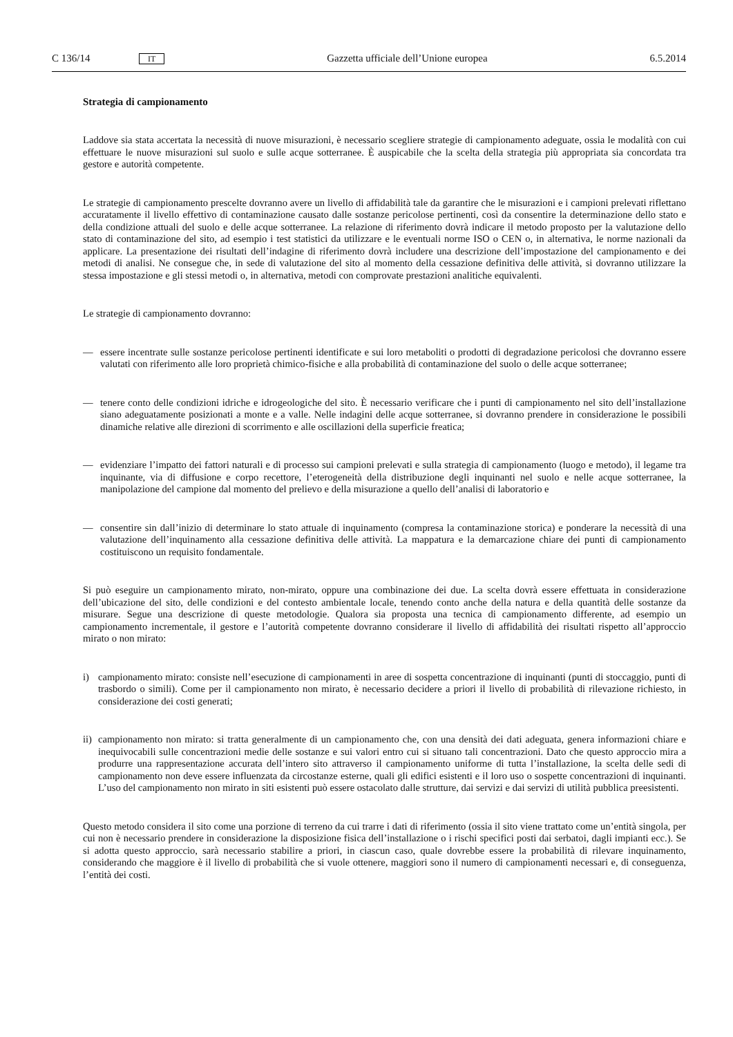C 136/14 IT Gazzetta ufficiale dell’Unione europea 6.5.2014
Strategia di campionamento
Laddove sia stata accertata la necessità di nuove misurazioni, è necessario scegliere strategie di campionamento adeguate, ossia le modalità con cui effettuare le nuove misurazioni sul suolo e sulle acque sotterranee. È auspicabile che la scelta della strategia più appropriata sia concordata tra gestore e autorità competente.
Le strategie di campionamento prescelte dovranno avere un livello di affidabilità tale da garantire che le misurazioni e i campioni prelevati riflettano accuratamente il livello effettivo di contaminazione causato dalle sostanze pericolose pertinenti, così da consentire la determinazione dello stato e della condizione attuali del suolo e delle acque sotterranee. La relazione di riferimento dovrà indicare il metodo proposto per la valutazione dello stato di contaminazione del sito, ad esempio i test statistici da utilizzare e le eventuali norme ISO o CEN o, in alternativa, le norme nazionali da applicare. La presentazione dei risultati dell’indagine di riferimento dovrà includere una descrizione dell’impostazione del campionamento e dei metodi di analisi. Ne consegue che, in sede di valutazione del sito al momento della cessazione definitiva delle attività, si dovranno utilizzare la stessa impostazione e gli stessi metodi o, in alternativa, metodi con comprovate prestazioni analitiche equivalenti.
Le strategie di campionamento dovranno:
— essere incentrate sulle sostanze pericolose pertinenti identificate e sui loro metaboliti o prodotti di degradazione pericolosi che dovranno essere valutati con riferimento alle loro proprietà chimico-fisiche e alla probabilità di contaminazione del suolo o delle acque sotterranee;
— tenere conto delle condizioni idriche e idrogeologiche del sito. È necessario verificare che i punti di campionamento nel sito dell’installazione siano adeguatamente posizionati a monte e a valle. Nelle indagini delle acque sotterranee, si dovranno prendere in considerazione le possibili dinamiche relative alle direzioni di scorrimento e alle oscillazioni della superficie freatica;
— evidenziare l’impatto dei fattori naturali e di processo sui campioni prelevati e sulla strategia di campionamento (luogo e metodo), il legame tra inquinante, via di diffusione e corpo recettore, l’eterogeneità della distribuzione degli inquinanti nel suolo e nelle acque sotterranee, la manipolazione del campione dal momento del prelievo e della misurazione a quello dell’analisi di laboratorio e
— consentire sin dall’inizio di determinare lo stato attuale di inquinamento (compresa la contaminazione storica) e ponderare la necessità di una valutazione dell’inquinamento alla cessazione definitiva delle attività. La mappatura e la demarcazione chiare dei punti di campionamento costituiscono un requisito fondamentale.
Si può eseguire un campionamento mirato, non-mirato, oppure una combinazione dei due. La scelta dovrà essere effettuata in considerazione dell’ubicazione del sito, delle condizioni e del contesto ambientale locale, tenendo conto anche della natura e della quantità delle sostanze da misurare. Segue una descrizione di queste metodologie. Qualora sia proposta una tecnica di campionamento differente, ad esempio un campionamento incrementale, il gestore e l’autorità competente dovranno considerare il livello di affidabilità dei risultati rispetto all’approccio mirato o non mirato:
i) campionamento mirato: consiste nell’esecuzione di campionamenti in aree di sospetta concentrazione di inquinanti (punti di stoccaggio, punti di trasbordo o simili). Come per il campionamento non mirato, è necessario decidere a priori il livello di probabilità di rilevazione richiesto, in considerazione dei costi generati;
ii) campionamento non mirato: si tratta generalmente di un campionamento che, con una densità dei dati adeguata, genera informazioni chiare e inequivocabili sulle concentrazioni medie delle sostanze e sui valori entro cui si situano tali concentrazioni. Dato che questo approccio mira a produrre una rappresentazione accurata dell’intero sito attraverso il campionamento uniforme di tutta l’installazione, la scelta delle sedi di campionamento non deve essere influenzata da circostanze esterne, quali gli edifici esistenti e il loro uso o sospette concentrazioni di inquinanti. L’uso del campionamento non mirato in siti esistenti può essere ostacolato dalle strutture, dai servizi e dai servizi di utilità pubblica preesistenti.
Questo metodo considera il sito come una porzione di terreno da cui trarre i dati di riferimento (ossia il sito viene trattato come un’entità singola, per cui non è necessario prendere in considerazione la disposizione fisica dell’installazione o i rischi specifici posti dai serbatoi, dagli impianti ecc.). Se si adotta questo approccio, sarà necessario stabilire a priori, in ciascun caso, quale dovrebbe essere la probabilità di rilevare inquinamento, considerando che maggiore è il livello di probabilità che si vuole ottenere, maggiori sono il numero di campionamenti necessari e, di conseguenza, l’entità dei costi.